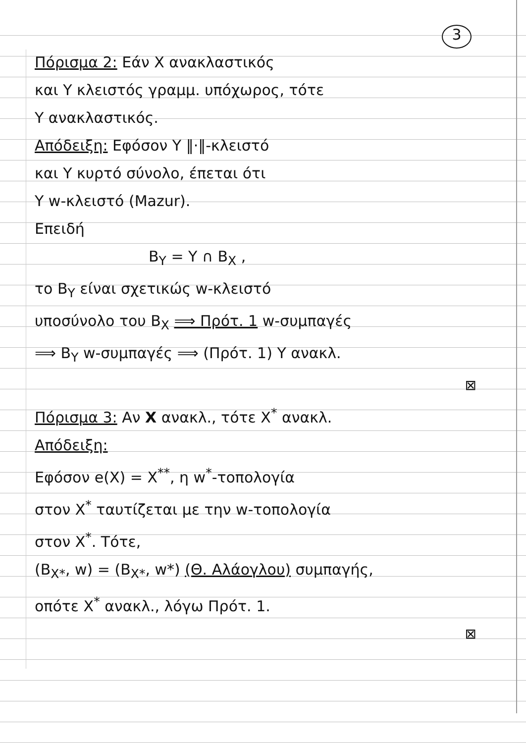3
Πόρισμα 2: Εάν X ανακλαστικός
και Y κλειστός γραμμ. υπόχωρος, τότε
Y ανακλαστικός.
Απόδειξη: Εφόσον Y ‖·‖-κλειστό
και Y κυρτό σύνολο, έπεται ότι
Y w-κλειστό (Mazur).
Επειδή
B<sub>Y</sub> = Y ∩ B<sub>X</sub> ,
το B<sub>Y</sub> είναι σχετικώς w-κλειστό
υποσύνολο του B<sub>X</sub> ⟹ Πρότ. 1 w-συμπαγές
⟹ B<sub>Y</sub> w-συμπαγές ⟹ (Πρότ. 1) Y ανακλ.
⊠
Πόρισμα 3: Αν X ανακλ., τότε X<sup>*</sup> ανακλ.
Απόδειξη:
Εφόσον e(X) = X<sup>**</sup>, η w<sup>*</sup>-τοπολογία
στον X<sup>*</sup> ταυτίζεται με την w-τοπολογία
στον X<sup>*</sup>. Τότε,
(B<sub>X*</sub>, w) = (B<sub>X*</sub>, w*) (Θ. Αλάογλου) συμπαγής,
οπότε X<sup>*</sup> ανακλ., λόγω Πρότ. 1.
⊠